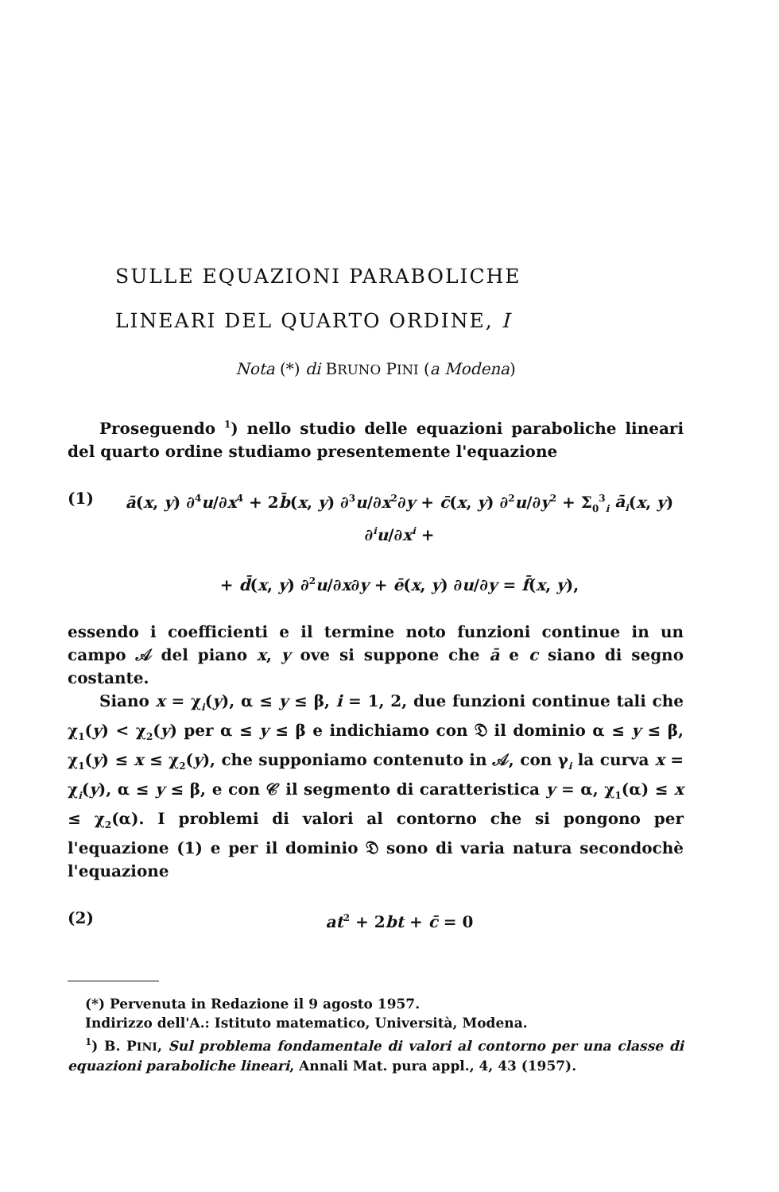SULLE EQUAZIONI PARABOLICHE
LINEARI DEL QUARTO ORDINE, I
Nota (*) di BRUNO PINI (a Modena)
Proseguendo <sup>1</sup>) nello studio delle equazioni paraboliche lineari del quarto ordine studiamo presentemente l'equazione
(1) ā(x, y) ∂<sup>4</sup>u/∂x<sup>4</sup> + 2b̄(x, y) ∂<sup>3</sup>u/∂x<sup>2</sup>∂y + c̄(x, y) ∂<sup>2</sup>u/∂y<sup>2</sup> + Σ<sub>0</sub><sup>3</sup><sub>i</sub> ā<sub>i</sub>(x, y) ∂<sup>i</sup>u/∂x<sup>i</sup> +
+ d̄(x, y) ∂<sup>2</sup>u/∂x∂y + ē(x, y) ∂u/∂y = f̄(x, y),
essendo i coefficienti e il termine noto funzioni continue in un campo 𝒜 del piano x, y ove si suppone che ā e c siano di segno costante.
Siano x = χ<sub>i</sub>(y), α ≤ y ≤ β, i = 1, 2, due funzioni continue tali che χ<sub>1</sub>(y) < χ<sub>2</sub>(y) per α ≤ y ≤ β e indichiamo con 𝔇 il dominio α ≤ y ≤ β, χ<sub>1</sub>(y) ≤ x ≤ χ<sub>2</sub>(y), che supponiamo contenuto in 𝒜, con γ<sub>i</sub> la curva x = χ<sub>i</sub>(y), α ≤ y ≤ β, e con 𝒞 il segmento di caratteristica y = α, χ<sub>1</sub>(α) ≤ x ≤ χ<sub>2</sub>(α). I problemi di valori al contorno che si pongono per l'equazione (1) e per il dominio 𝔇 sono di varia natura secondochè l'equazione
(2) at<sup>2</sup> + 2bt + c̄ = 0
(*) Pervenuta in Redazione il 9 agosto 1957.
Indirizzo dell'A.: Istituto matematico, Università, Modena.
<sup>1</sup>) B. PINI, Sul problema fondamentale di valori al contorno per una classe di equazioni paraboliche lineari, Annali Mat. pura appl., 4, 43 (1957).